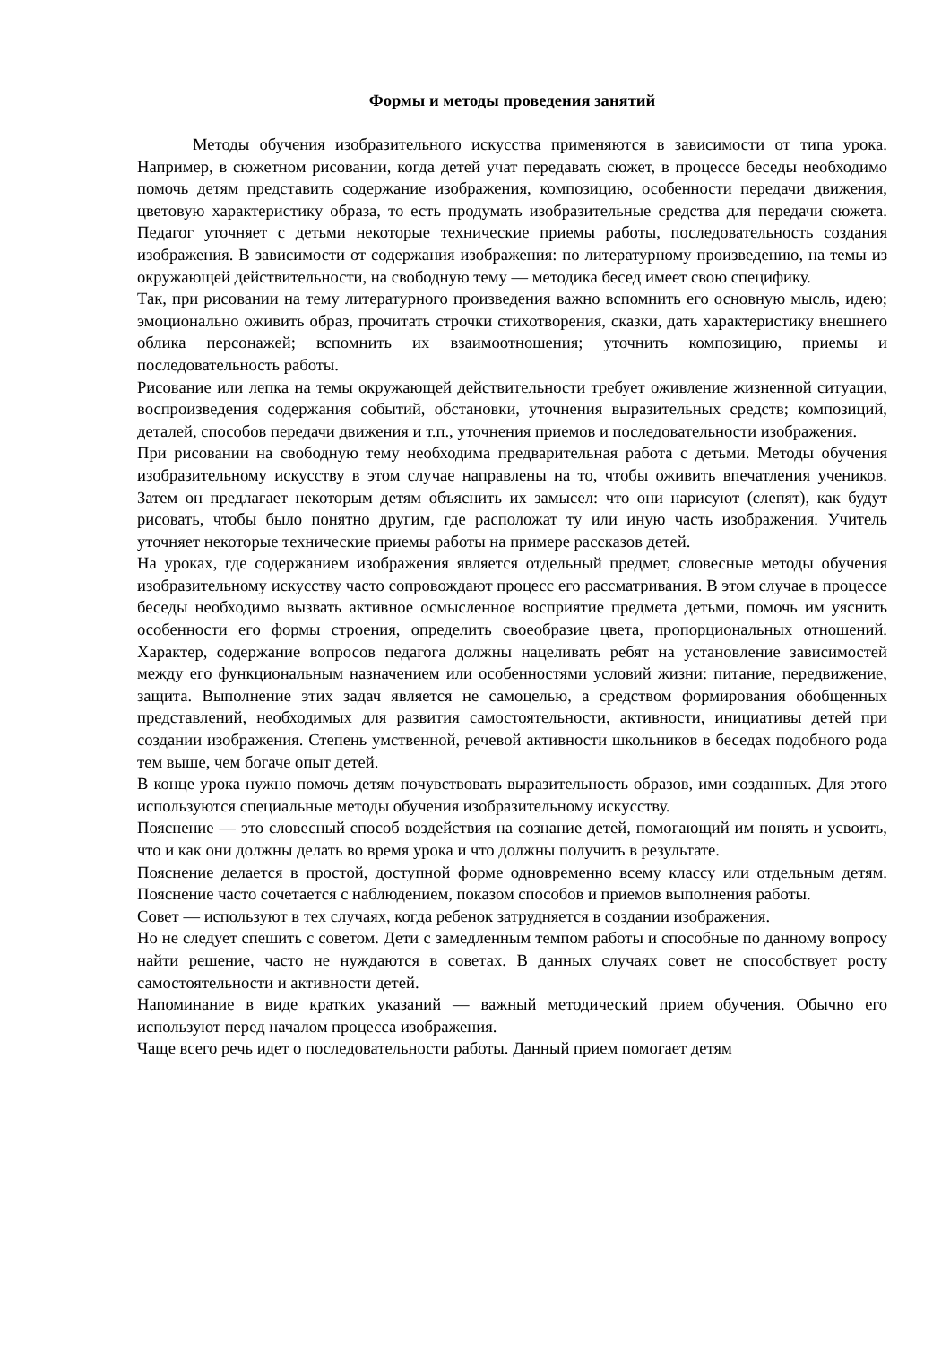Формы и методы проведения занятий
Методы обучения изобразительного искусства применяются в зависимости от типа урока. Например, в сюжетном рисовании, когда детей учат передавать сюжет, в процессе беседы необходимо помочь детям представить содержание изображения, композицию, особенности передачи движения, цветовую характеристику образа, то есть продумать изобразительные средства для передачи сюжета. Педагог уточняет с детьми некоторые технические приемы работы, последовательность создания изображения. В зависимости от содержания изображения: по литературному произведению, на темы из окружающей действительности, на свободную тему — методика бесед имеет свою специфику.
Так, при рисовании на тему литературного произведения важно вспомнить его основную мысль, идею; эмоционально оживить образ, прочитать строчки стихотворения, сказки, дать характеристику внешнего облика персонажей; вспомнить их взаимоотношения; уточнить композицию, приемы и последовательность работы.
Рисование или лепка на темы окружающей действительности требует оживление жизненной ситуации, воспроизведения содержания событий, обстановки, уточнения выразительных средств; композиций, деталей, способов передачи движения и т.п., уточнения приемов и последовательности изображения.
При рисовании на свободную тему необходима предварительная работа с детьми. Методы обучения изобразительному искусству в этом случае направлены на то, чтобы оживить впечатления учеников. Затем он предлагает некоторым детям объяснить их замысел: что они нарисуют (слепят), как будут рисовать, чтобы было понятно другим, где расположат ту или иную часть изображения. Учитель уточняет некоторые технические приемы работы на примере рассказов детей.
На уроках, где содержанием изображения является отдельный предмет, словесные методы обучения изобразительному искусству часто сопровождают процесс его рассматривания. В этом случае в процессе беседы необходимо вызвать активное осмысленное восприятие предмета детьми, помочь им уяснить особенности его формы строения, определить своеобразие цвета, пропорциональных отношений. Характер, содержание вопросов педагога должны нацеливать ребят на установление зависимостей между его функциональным назначением или особенностями условий жизни: питание, передвижение, защита. Выполнение этих задач является не самоцелью, а средством формирования обобщенных представлений, необходимых для развития самостоятельности, активности, инициативы детей при создании изображения. Степень умственной, речевой активности школьников в беседах подобного рода тем выше, чем богаче опыт детей.
В конце урока нужно помочь детям почувствовать выразительность образов, ими созданных. Для этого используются специальные методы обучения изобразительному искусству.
Пояснение — это словесный способ воздействия на сознание детей, помогающий им понять и усвоить, что и как они должны делать во время урока и что должны получить в результате.
Пояснение делается в простой, доступной форме одновременно всему классу или отдельным детям. Пояснение часто сочетается с наблюдением, показом способов и приемов выполнения работы.
Совет — используют в тех случаях, когда ребенок затрудняется в создании изображения.
Но не следует спешить с советом. Дети с замедленным темпом работы и способные по данному вопросу найти решение, часто не нуждаются в советах. В данных случаях совет не способствует росту самостоятельности и активности детей.
Напоминание в виде кратких указаний — важный методический прием обучения. Обычно его используют перед началом процесса изображения.
Чаще всего речь идет о последовательности работы. Данный прием помогает детям